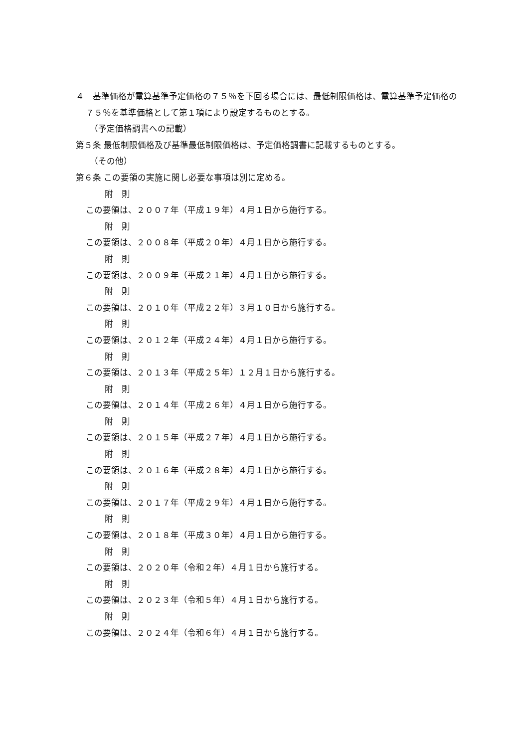４　基準価格が電算基準予定価格の７５％を下回る場合には、最低制限価格は、電算基準予定価格の７５％を基準価格として第１項により設定するものとする。
（予定価格調書への記載）
第５条 最低制限価格及び基準最低制限価格は、予定価格調書に記載するものとする。
（その他）
第６条 この要領の実施に関し必要な事項は別に定める。
附　則
この要領は、２００７年（平成１９年）４月１日から施行する。
附　則
この要領は、２００８年（平成２０年）４月１日から施行する。
附　則
この要領は、２００９年（平成２１年）４月１日から施行する。
附　則
この要領は、２０１０年（平成２２年）３月１０日から施行する。
附　則
この要領は、２０１２年（平成２４年）４月１日から施行する。
附　則
この要領は、２０１３年（平成２５年）１２月１日から施行する。
附　則
この要領は、２０１４年（平成２６年）４月１日から施行する。
附　則
この要領は、２０１５年（平成２７年）４月１日から施行する。
附　則
この要領は、２０１６年（平成２８年）４月１日から施行する。
附　則
この要領は、２０１７年（平成２９年）４月１日から施行する。
附　則
この要領は、２０１８年（平成３０年）４月１日から施行する。
附　則
この要領は、２０２０年（令和２年）４月１日から施行する。
附　則
この要領は、２０２３年（令和５年）４月１日から施行する。
附　則
この要領は、２０２４年（令和６年）４月１日から施行する。